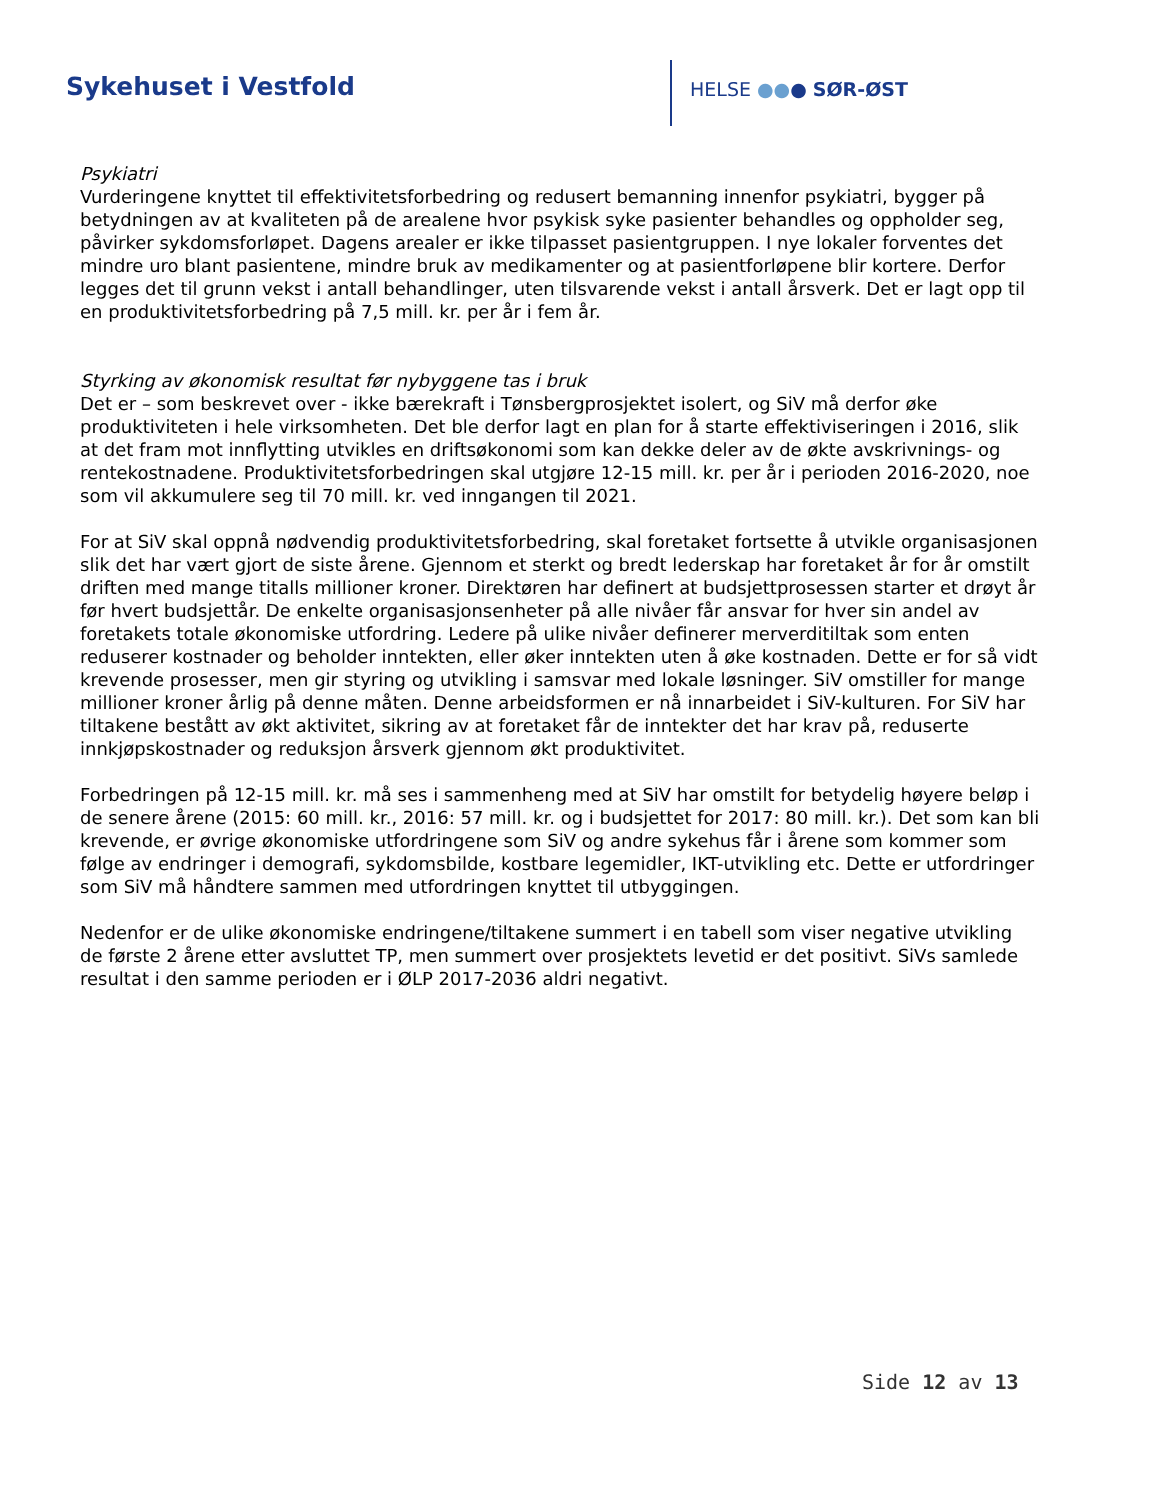Sykehuset i Vestfold HELSE ●●● SØR-ØST
Psykiatri
Vurderingene knyttet til effektivitetsforbedring og redusert bemanning innenfor psykiatri, bygger på betydningen av at kvaliteten på de arealene hvor psykisk syke pasienter behandles og oppholder seg, påvirker sykdomsforløpet. Dagens arealer er ikke tilpasset pasientgruppen. I nye lokaler forventes det mindre uro blant pasientene, mindre bruk av medikamenter og at pasientforløpene blir kortere. Derfor legges det til grunn vekst i antall behandlinger, uten tilsvarende vekst i antall årsverk. Det er lagt opp til en produktivitetsforbedring på 7,5 mill. kr. per år i fem år.
Styrking av økonomisk resultat før nybyggene tas i bruk
Det er – som beskrevet over - ikke bærekraft i Tønsbergprosjektet isolert, og SiV må derfor øke produktiviteten i hele virksomheten. Det ble derfor lagt en plan for å starte effektiviseringen i 2016, slik at det fram mot innflytting utvikles en driftsøkonomi som kan dekke deler av de økte avskrivnings- og rentekostnadene. Produktivitetsforbedringen skal utgjøre 12-15 mill. kr. per år i perioden 2016-2020, noe som vil akkumulere seg til 70 mill. kr. ved inngangen til 2021.
For at SiV skal oppnå nødvendig produktivitetsforbedring, skal foretaket fortsette å utvikle organisasjonen slik det har vært gjort de siste årene. Gjennom et sterkt og bredt lederskap har foretaket år for år omstilt driften med mange titalls millioner kroner. Direktøren har definert at budsjettprosessen starter et drøyt år før hvert budsjettår. De enkelte organisasjonsenheter på alle nivåer får ansvar for hver sin andel av foretakets totale økonomiske utfordring. Ledere på ulike nivåer definerer merverditiltak som enten reduserer kostnader og beholder inntekten, eller øker inntekten uten å øke kostnaden. Dette er for så vidt krevende prosesser, men gir styring og utvikling i samsvar med lokale løsninger. SiV omstiller for mange millioner kroner årlig på denne måten. Denne arbeidsformen er nå innarbeidet i SiV-kulturen. For SiV har tiltakene bestått av økt aktivitet, sikring av at foretaket får de inntekter det har krav på, reduserte innkjøpskostnader og reduksjon årsverk gjennom økt produktivitet.
Forbedringen på 12-15 mill. kr. må ses i sammenheng med at SiV har omstilt for betydelig høyere beløp i de senere årene (2015: 60 mill. kr., 2016: 57 mill. kr. og i budsjettet for 2017: 80 mill. kr.). Det som kan bli krevende, er øvrige økonomiske utfordringene som SiV og andre sykehus får i årene som kommer som følge av endringer i demografi, sykdomsbilde, kostbare legemidler, IKT-utvikling etc. Dette er utfordringer som SiV må håndtere sammen med utfordringen knyttet til utbyggingen.
Nedenfor er de ulike økonomiske endringene/tiltakene summert i en tabell som viser negative utvikling de første 2 årene etter avsluttet TP, men summert over prosjektets levetid er det positivt. SiVs samlede resultat i den samme perioden er i ØLP 2017-2036 aldri negativt.
Side 12 av 13